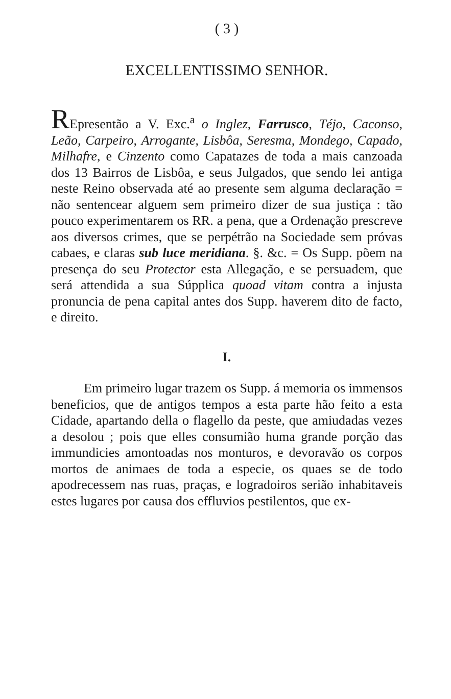( 3 )
EXCELLENTISSIMO SENHOR.
REpresentão a V. Exc.<sup>a</sup> o Inglez, Farrusco, Téjo, Caconso, Leão, Carpeiro, Arrogante, Lisbôa, Seresma, Mondego, Capado, Milhafre, e Cinzento como Capatazes de toda a mais canzoada dos 13 Bairros de Lisbôa, e seus Julgados, que sendo lei antiga neste Reino observada até ao presente sem alguma declaração = não sentencear alguem sem primeiro dizer de sua justiça : tão pouco experimentarem os RR. a pena, que a Ordenação prescreve aos diversos crimes, que se perpétrão na Sociedade sem próvas cabaes, e claras sub luce meridiana. §. &c. = Os Supp. põem na presença do seu Protector esta Allegação, e se persuadem, que será attendida a sua Súpplica quoad vitam contra a injusta pronuncia de pena capital antes dos Supp. haverem dito de facto, e direito.
I.
Em primeiro lugar trazem os Supp. á memoria os immensos beneficios, que de antigos tempos a esta parte hão feito a esta Cidade, apartando della o flagello da peste, que amiudadas vezes a desolou ; pois que elles consumião huma grande porção das immundicies amontoadas nos monturos, e devoravão os corpos mortos de animaes de toda a especie, os quaes se de todo apodrecessem nas ruas, praças, e logradoiros serião inhabitaveis estes lugares por causa dos effluvios pestilentos, que ex-